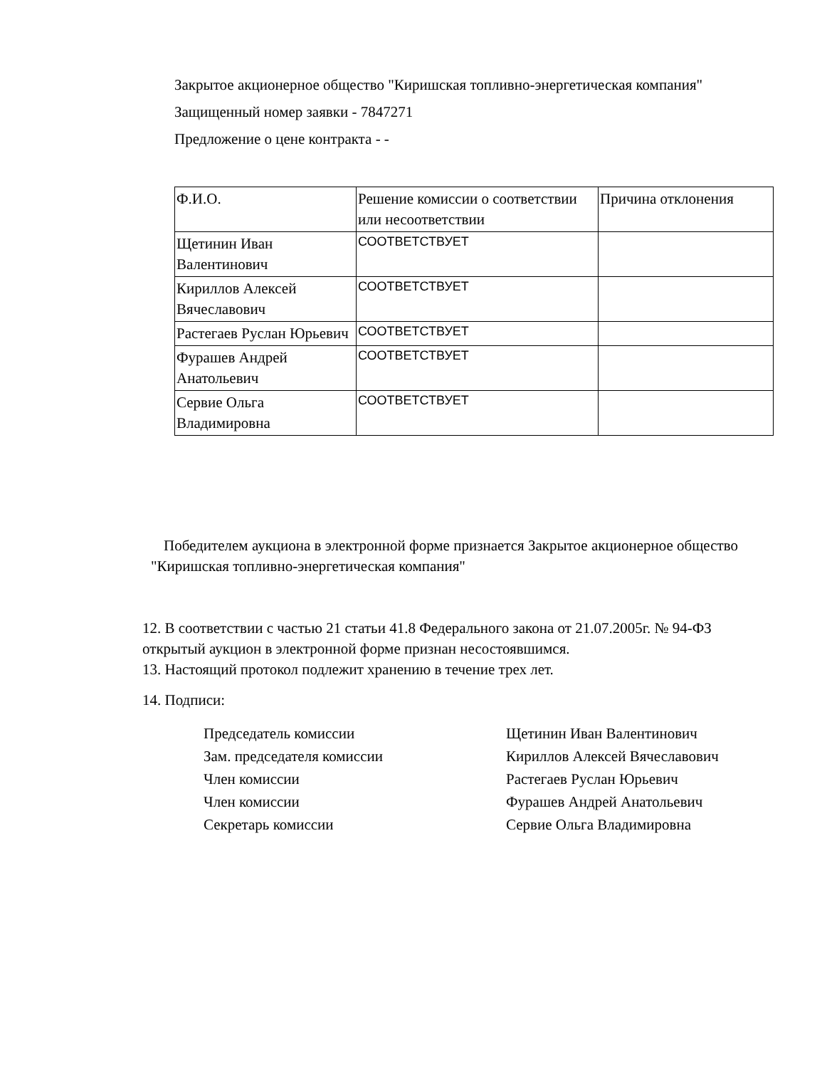Закрытое акционерное общество "Киришская топливно-энергетическая компания"
Защищенный номер заявки - 7847271
Предложение о цене контракта - -
| Ф.И.О. | Решение комиссии о соответствии или несоответствии | Причина отклонения |
| Щетинин Иван Валентинович | СООТВЕТСТВУЕТ | |
| Кириллов Алексей Вячеславович | СООТВЕТСТВУЕТ | |
| Растегаев Руслан Юрьевич | СООТВЕТСТВУЕТ | |
| Фурашев Андрей Анатольевич | СООТВЕТСТВУЕТ | |
| Сервие Ольга Владимировна | СООТВЕТСТВУЕТ | |
Победителем аукциона в электронной форме признается Закрытое акционерное общество "Киришская топливно-энергетическая компания"
12. В соответствии с частью 21 статьи 41.8 Федерального закона от 21.07.2005г. № 94-ФЗ открытый аукцион в электронной форме признан несостоявшимся.
13. Настоящий протокол подлежит хранению в течение трех лет.
14. Подписи:
Председатель комиссии Щетинин Иван Валентинович
Зам. председателя комиссии Кириллов Алексей Вячеславович
Член комиссии Растегаев Руслан Юрьевич
Член комиссии Фурашев Андрей Анатольевич
Секретарь комиссии Сервие Ольга Владимировна